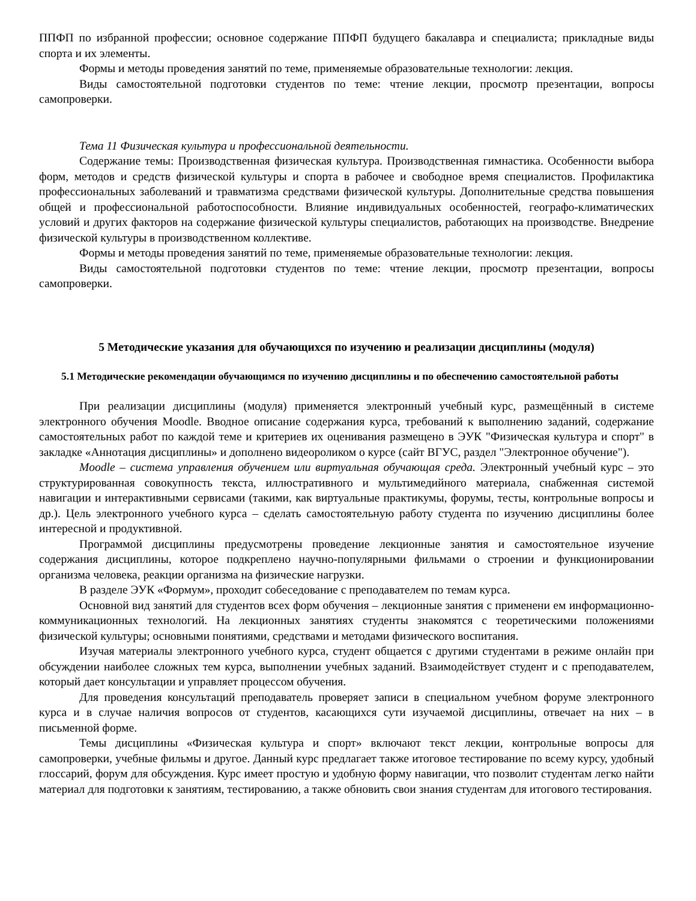ППФП по избранной профессии; основное содержание ППФП будущего бакалавра и специалиста; прикладные виды спорта и их элементы.
Формы и методы проведения занятий по теме, применяемые образовательные технологии: лекция.
Виды самостоятельной подготовки студентов по теме: чтение лекции, просмотр презентации, вопросы самопроверки.
Тема 11 Физическая культура и профессиональной деятельности.
Содержание темы: Производственная физическая культура. Производственная гимнастика. Особенности выбора форм, методов и средств физической культуры и спорта в рабочее и свободное время специалистов. Профилактика профессиональных заболеваний и травматизма средствами физической культуры. Дополнительные средства повышения общей и профессиональной работоспособности. Влияние индивидуальных особенностей, географо-климатических условий и других факторов на содержание физической культуры специалистов, работающих на производстве. Внедрение физической культуры в производственном коллективе.
Формы и методы проведения занятий по теме, применяемые образовательные технологии: лекция.
Виды самостоятельной подготовки студентов по теме: чтение лекции, просмотр презентации, вопросы самопроверки.
5 Методические указания для обучающихся по изучению и реализации дисциплины (модуля)
5.1 Методические рекомендации обучающимся по изучению дисциплины и по обеспечению самостоятельной работы
При реализации дисциплины (модуля) применяется электронный учебный курс, размещённый в системе электронного обучения Moodle. Вводное описание содержания курса, требований к выполнению заданий, содержание самостоятельных работ по каждой теме и критериев их оценивания размещено в ЭУК "Физическая культура и спорт" в закладке «Аннотация дисциплины» и дополнено видеороликом о курсе (сайт ВГУС, раздел "Электронное обучение").
Moodle – система управления обучением или виртуальная обучающая среда. Электронный учебный курс – это структурированная совокупность текста, иллюстративного и мультимедийного материала, снабженная системой навигации и интерактивными сервисами (такими, как виртуальные практикумы, форумы, тесты, контрольные вопросы и др.). Цель электронного учебного курса – сделать самостоятельную работу студента по изучению дисциплины более интересной и продуктивной.
Программой дисциплины предусмотрены проведение лекционные занятия и самостоятельное изучение содержания дисциплины, которое подкреплено научно-популярными фильмами о строении и функционировании организма человека, реакции организма на физические нагрузки.
В разделе ЭУК «Формум», проходит собеседование с преподавателем по темам курса.
Основной вид занятий для студентов всех форм обучения – лекционные занятия с применени ем информационно-коммуникационных технологий. На лекционных занятиях студенты знакомятся с теоретическими положениями физической культуры; основными понятиями, средствами и методами физического воспитания.
Изучая материалы электронного учебного курса, студент общается с другими студентами в режиме онлайн при обсуждении наиболее сложных тем курса, выполнении учебных заданий. Взаимодействует студент и с преподавателем, который дает консультации и управляет процессом обучения.
Для проведения консультаций преподаватель проверяет записи в специальном учебном форуме электронного курса и в случае наличия вопросов от студентов, касающихся сути изучаемой дисциплины, отвечает на них – в письменной форме.
Темы дисциплины «Физическая культура и спорт» включают текст лекции, контрольные вопросы для самопроверки, учебные фильмы и другое. Данный курс предлагает также итоговое тестирование по всему курсу, удобный глоссарий, форум для обсуждения. Курс имеет простую и удобную форму навигации, что позволит студентам легко найти материал для подготовки к занятиям, тестированию, а также обновить свои знания студентам для итогового тестирования.